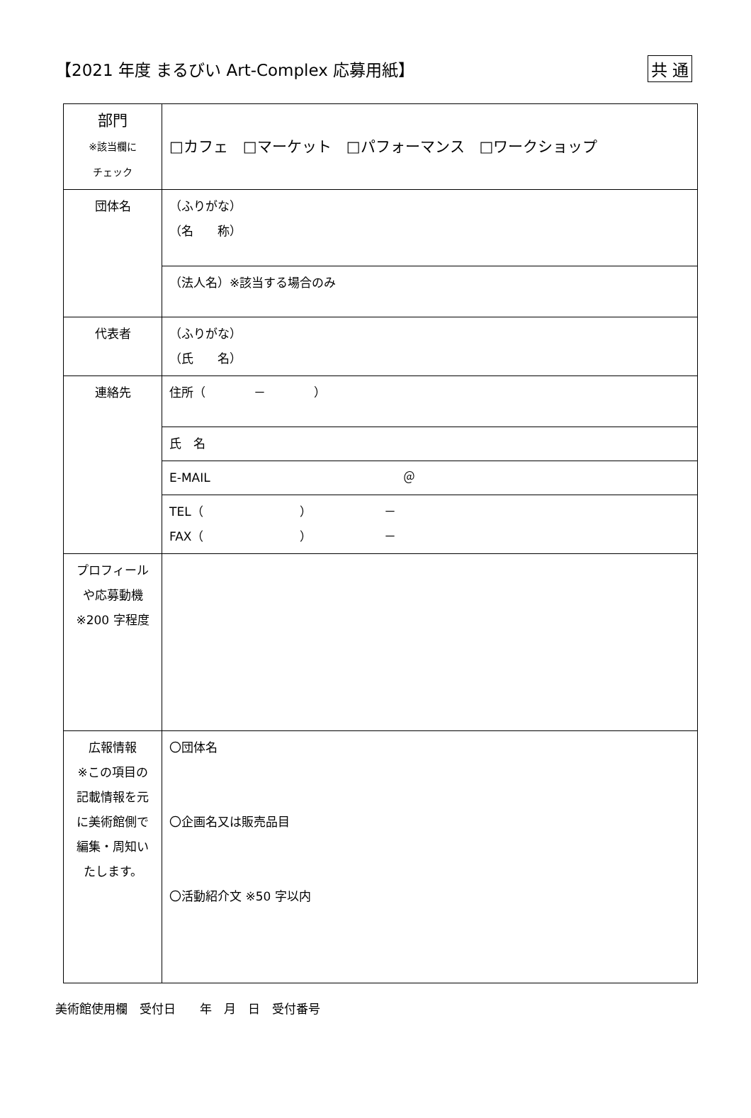【2021 年度 まるびい Art-Complex 応募用紙】
共 通
| 部門 ※該当欄に チェック | □カフェ □マーケット □パフォーマンス □ワークショップ |
| 団体名 | （ふりがな） （名 称） |
| | （法人名）※該当する場合のみ |
| 代表者 | （ふりがな） （氏 名） |
| 連絡先 | 住所（ － ） |
| | 氏 名 |
| | E-MAIL ＠ |
| | TEL（ ） － FAX（ ） － |
| プロフィール や応募動機 ※200 字程度 | |
| 広報情報 ※この項目の 記載情報を元 に美術館側で 編集・周知い たします。 | 〇団体名 〇企画名又は販売品目 〇活動紹介文 ※50 字以内 |
美術館使用欄　受付日　　年　月　日　受付番号